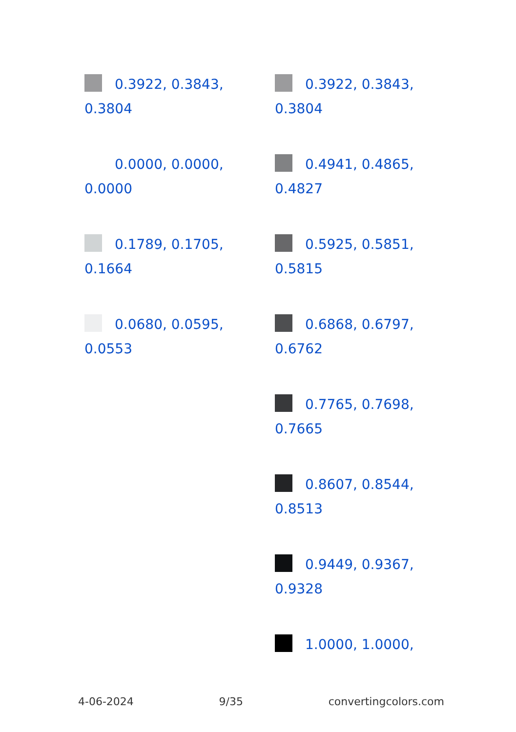0.3922, 0.3843,
0.3804
0.0000, 0.0000,
0.0000
0.1789, 0.1705,
0.1664
0.0680, 0.0595,
0.0553
0.3922, 0.3843,
0.3804
0.4941, 0.4865,
0.4827
0.5925, 0.5851,
0.5815
0.6868, 0.6797,
0.6762
0.7765, 0.7698,
0.7665
0.8607, 0.8544,
0.8513
0.9449, 0.9367,
0.9328
1.0000, 1.0000,
4-06-2024 9/35 convertingcolors.com